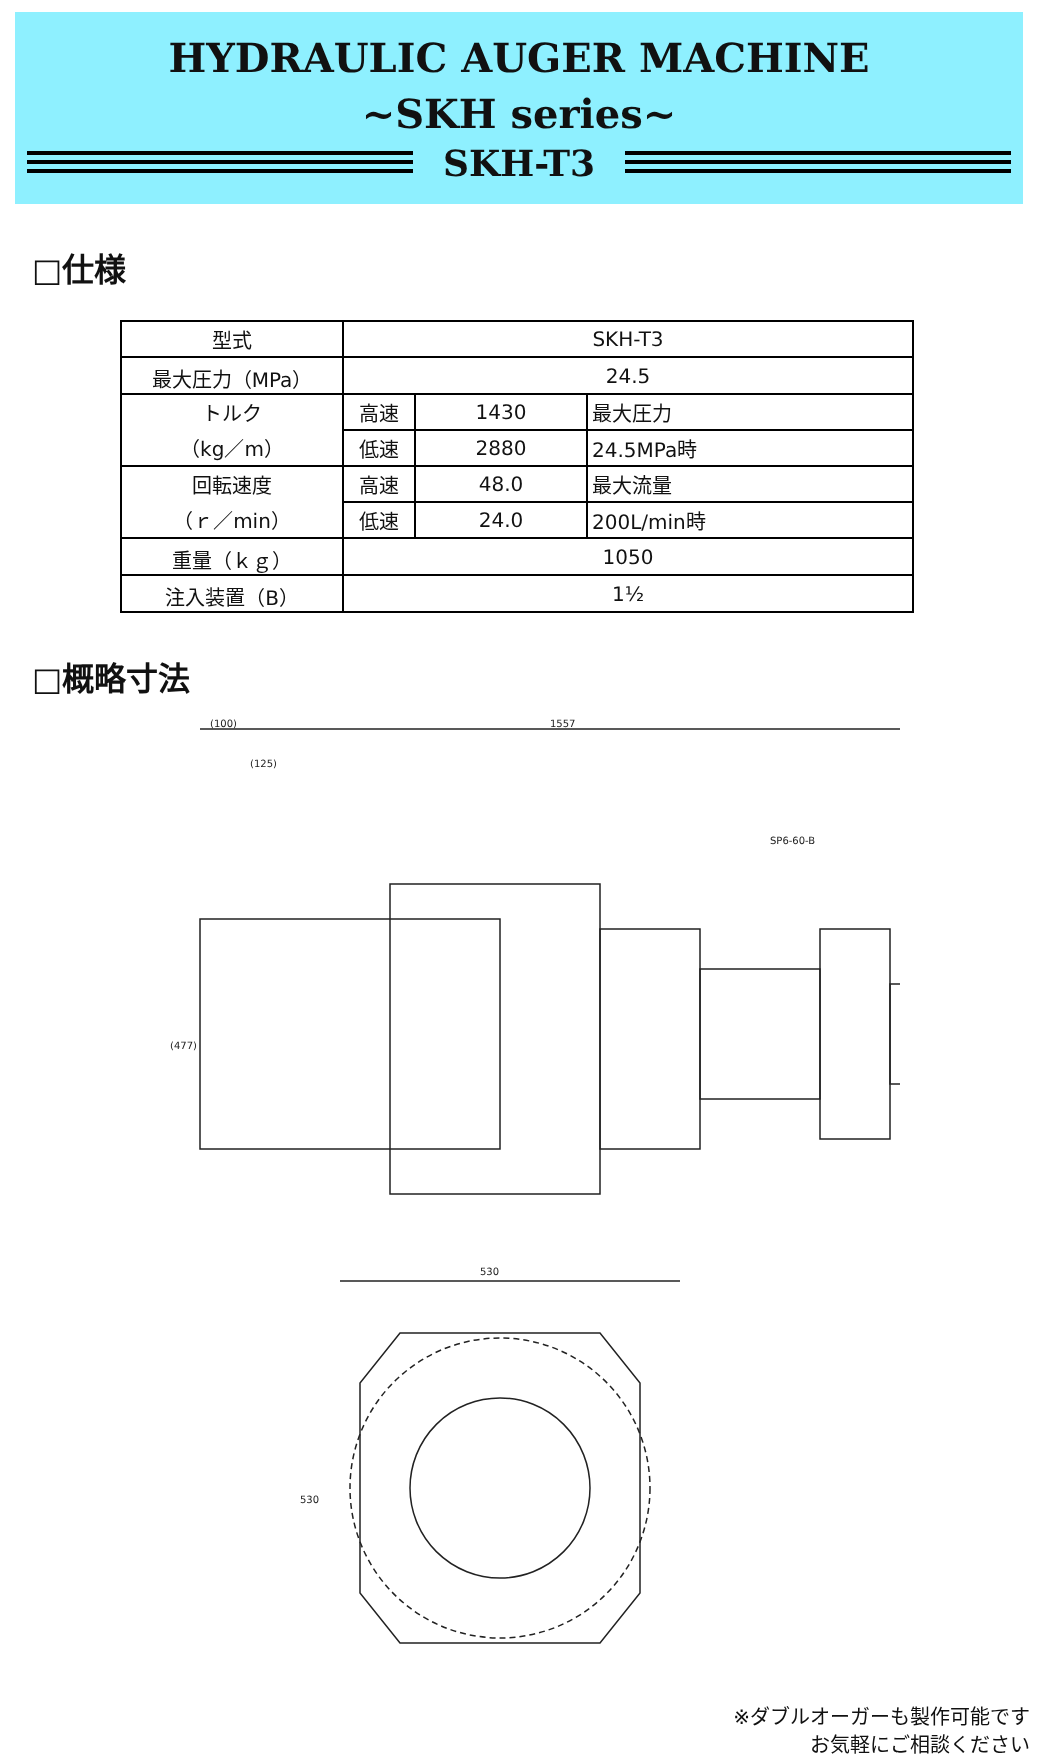HYDRAULIC AUGER MACHINE
~SKH series~
SKH-T3
□仕様
| 型式 | SKH-T3 | | |
| 最大圧力（MPa） | 24.5 | | |
| トルク （kg／m） | 高速 | 1430 | 最大圧力 |
| | 低速 | 2880 | 24.5MPa時 |
| 回転速度 （ｒ／min） | 高速 | 48.0 | 最大流量 |
| | 低速 | 24.0 | 200L/min時 |
| 重量（ｋｇ） | 1050 | | |
| 注入装置（B） | 1½ | | |
□概略寸法
(100)
1557
(125)
SP6-60-B
(477)
530
530
※ダブルオーガーも製作可能です
お気軽にご相談ください